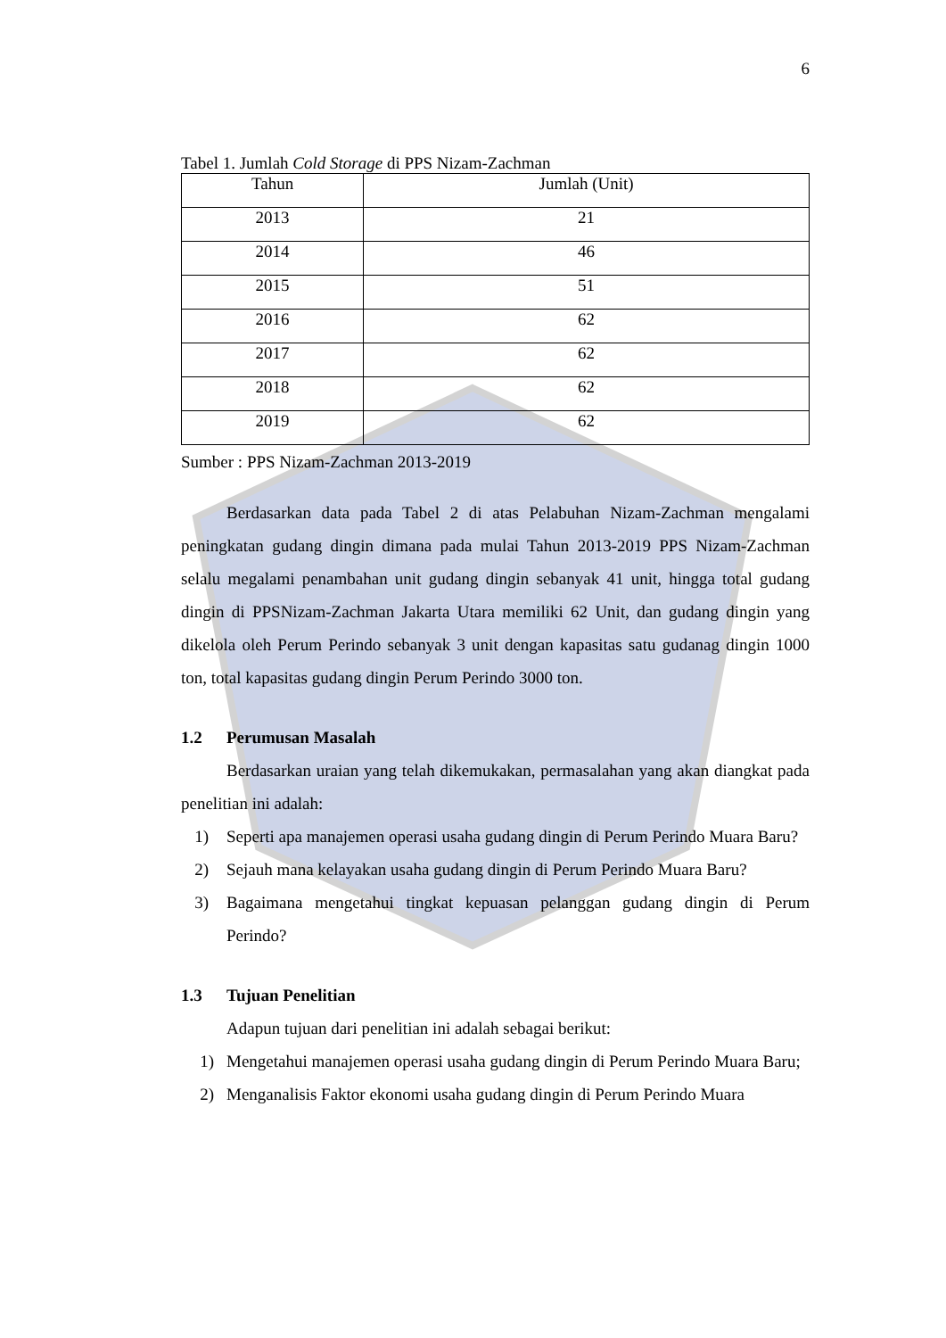6
Tabel 1. Jumlah Cold Storage di PPS Nizam-Zachman
| Tahun | Jumlah (Unit) |
| --- | --- |
| 2013 | 21 |
| 2014 | 46 |
| 2015 | 51 |
| 2016 | 62 |
| 2017 | 62 |
| 2018 | 62 |
| 2019 | 62 |
Sumber : PPS Nizam-Zachman 2013-2019
Berdasarkan data pada Tabel 2 di atas Pelabuhan Nizam-Zachman mengalami peningkatan gudang dingin dimana pada mulai Tahun 2013-2019 PPS Nizam-Zachman selalu megalami penambahan unit gudang dingin sebanyak 41 unit, hingga total gudang dingin di PPSNizam-Zachman Jakarta Utara memiliki 62 Unit, dan gudang dingin yang dikelola oleh Perum Perindo sebanyak 3 unit dengan kapasitas satu gudanag dingin 1000 ton, total kapasitas gudang dingin Perum Perindo 3000 ton.
1.2 Perumusan Masalah
Berdasarkan uraian yang telah dikemukakan, permasalahan yang akan diangkat pada penelitian ini adalah:
1) Seperti apa manajemen operasi usaha gudang dingin di Perum Perindo Muara Baru?
2) Sejauh mana kelayakan usaha gudang dingin di Perum Perindo Muara Baru?
3) Bagaimana mengetahui tingkat kepuasan pelanggan gudang dingin di Perum Perindo?
1.3 Tujuan Penelitian
Adapun tujuan dari penelitian ini adalah sebagai berikut:
1) Mengetahui manajemen operasi usaha gudang dingin di Perum Perindo Muara Baru;
2) Menganalisis Faktor ekonomi usaha gudang dingin di Perum Perindo Muara